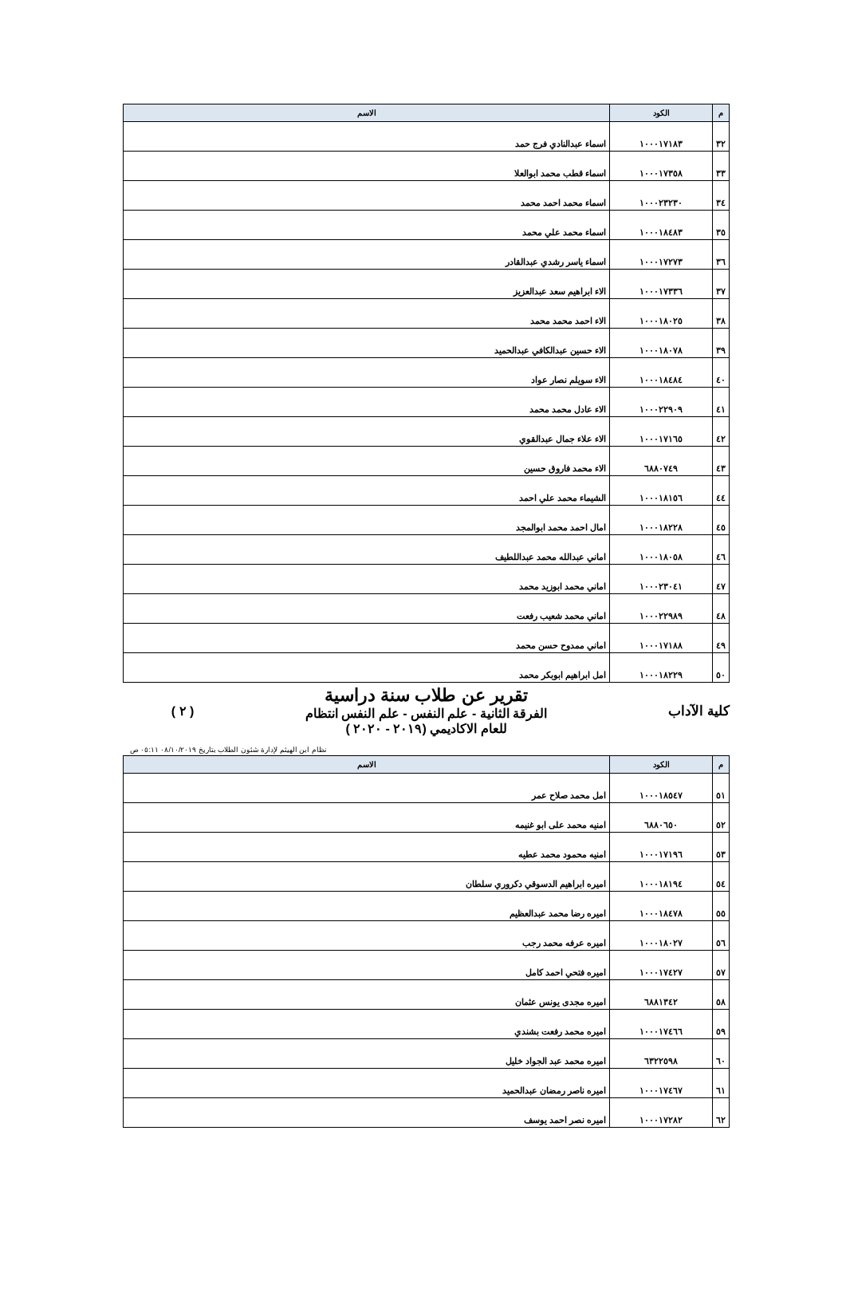| م | الكود | الاسم |
| --- | --- | --- |
| ٣٢ | ١٠٠٠١٧١٨٣ | اسماء عبدالنادي فرج حمد |
| ٣٣ | ١٠٠٠١٧٣٥٨ | اسماء قطب محمد ابوالعلا |
| ٣٤ | ١٠٠٠٢٣٢٣٠ | اسماء محمد احمد محمد |
| ٣٥ | ١٠٠٠١٨٤٨٣ | اسماء محمد علي محمد |
| ٣٦ | ١٠٠٠١٧٢٧٣ | اسماء ياسر رشدي عبدالقادر |
| ٣٧ | ١٠٠٠١٧٣٣٦ | الاء ابراهيم سعد عبدالعزيز |
| ٣٨ | ١٠٠٠١٨٠٢٥ | الاء احمد محمد محمد |
| ٣٩ | ١٠٠٠١٨٠٧٨ | الاء حسين عبدالكافي عبدالحميد |
| ٤٠ | ١٠٠٠١٨٤٨٤ | الاء سويلم نصار عواد |
| ٤١ | ١٠٠٠٢٢٩٠٩ | الاء عادل محمد محمد |
| ٤٢ | ١٠٠٠١٧١٦٥ | الاء علاء جمال عبدالقوي |
| ٤٣ | ٦٨٨٠٧٤٩ | الاء محمد فاروق حسين |
| ٤٤ | ١٠٠٠١٨١٥٦ | الشيماء محمد علي احمد |
| ٤٥ | ١٠٠٠١٨٢٢٨ | امال احمد محمد ابوالمجد |
| ٤٦ | ١٠٠٠١٨٠٥٨ | اماني عبدالله محمد عبداللطيف |
| ٤٧ | ١٠٠٠٢٣٠٤١ | اماني محمد ابوزيد محمد |
| ٤٨ | ١٠٠٠٢٢٩٨٩ | اماني محمد شعيب رفعت |
| ٤٩ | ١٠٠٠١٧١٨٨ | اماني ممدوح حسن محمد |
| ٥٠ | ١٠٠٠١٨٢٢٩ | امل ابراهيم ابوبكر محمد |
كلية الآداب
تقرير عن طلاب سنة دراسية
الفرقة الثانية - علم النفس - علم النفس انتظام
للعام الاكاديمي (٢٠١٩ - ٢٠٢٠ )
( ٢ )
نظام ابن الهيثم لإدارة شئون الطلاب بتاريخ ٠٨/١٠/٢٠١٩ ٠٥:١١ ص
| م | الكود | الاسم |
| --- | --- | --- |
| ٥١ | ١٠٠٠١٨٥٤٧ | امل محمد صلاح عمر |
| ٥٢ | ٦٨٨٠٦٥٠ | امنيه محمد على ابو غنيمه |
| ٥٣ | ١٠٠٠١٧١٩٦ | امنيه محمود محمد عطيه |
| ٥٤ | ١٠٠٠١٨١٩٤ | اميره ابراهيم الدسوقي دكروري سلطان |
| ٥٥ | ١٠٠٠١٨٤٧٨ | اميره رضا محمد عبدالعظيم |
| ٥٦ | ١٠٠٠١٨٠٢٧ | اميره عرفه محمد رجب |
| ٥٧ | ١٠٠٠١٧٤٢٧ | اميره فتحي احمد كامل |
| ٥٨ | ٦٨٨١٣٤٢ | اميره مجدى يونس عثمان |
| ٥٩ | ١٠٠٠١٧٤٦٦ | اميره محمد رفعت بشندي |
| ٦٠ | ٦٣٢٢٥٩٨ | اميره محمد عبد الجواد خليل |
| ٦١ | ١٠٠٠١٧٤٦٧ | اميره ناصر رمضان عبدالحميد |
| ٦٢ | ١٠٠٠١٧٢٨٢ | اميره نصر احمد يوسف |